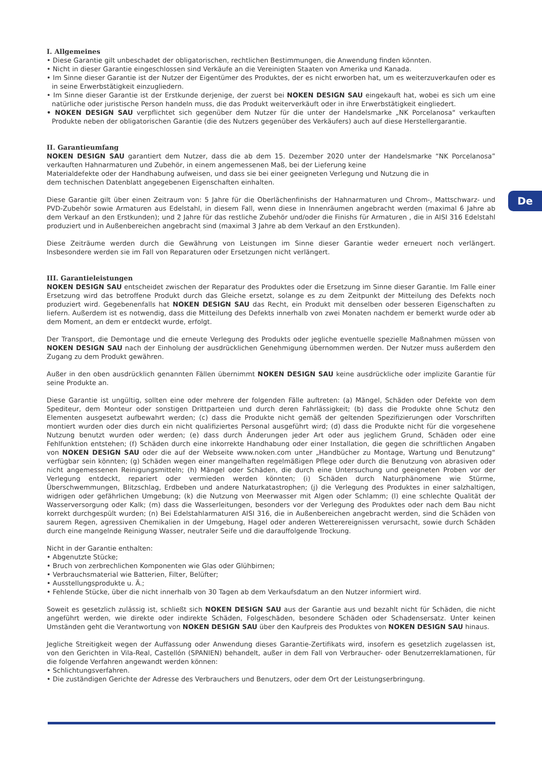De
I. Allgemeines
• Diese Garantie gilt unbeschadet der obligatorischen, rechtlichen Bestimmungen, die Anwendung finden könnten.
• Nicht in dieser Garantie eingeschlossen sind Verkäufe an die Vereinigten Staaten von Amerika und Kanada.
• Im Sinne dieser Garantie ist der Nutzer der Eigentümer des Produktes, der es nicht erworben hat, um es weiterzuverkaufen oder es in seine Erwerbstätigkeit einzugliedern.
• Im Sinne dieser Garantie ist der Erstkunde derjenige, der zuerst bei NOKEN DESIGN SAU eingekauft hat, wobei es sich um eine natürliche oder juristische Person handeln muss, die das Produkt weiterverkäuft oder in ihre Erwerbstätigkeit eingliedert.
• NOKEN DESIGN SAU verpflichtet sich gegenüber dem Nutzer für die unter der Handelsmarke „NK Porcelanosa“ verkauften Produkte neben der obligatorischen Garantie (die des Nutzers gegenüber des Verkäufers) auch auf diese Herstellergarantie.
II. Garantieumfang
NOKEN DESIGN SAU garantiert dem Nutzer, dass die ab dem 15. Dezember 2020 unter der Handelsmarke “NK Porcelanosa” verkauften Hahnarmaturen und Zubehör, in einem angemessenen Maß, bei der Lieferung keine
Materialdefekte oder der Handhabung aufweisen, und dass sie bei einer geeigneten Verlegung und Nutzung die in
dem technischen Datenblatt angegebenen Eigenschaften einhalten.
Diese Garantie gilt über einen Zeitraum von: 5 Jahre für die Oberlächenfinishs der Hahnarmaturen und Chrom-, Mattschwarz- und PVD-Zubehör sowie Armaturen aus Edelstahl, in diesem Fall, wenn diese in Innenräumen angebracht werden (maximal 6 Jahre ab dem Verkauf an den Erstkunden); und 2 Jahre für das restliche Zubehör und/oder die Finishs für Armaturen , die in AISI 316 Edelstahl produziert und in Außenbereichen angebracht sind (maximal 3 Jahre ab dem Verkauf an den Erstkunden).
Diese Zeiträume werden durch die Gewährung von Leistungen im Sinne dieser Garantie weder erneuert noch verlängert. Insbesondere werden sie im Fall von Reparaturen oder Ersetzungen nicht verlängert.
III. Garantieleistungen
NOKEN DESIGN SAU entscheidet zwischen der Reparatur des Produktes oder die Ersetzung im Sinne dieser Garantie. Im Falle einer Ersetzung wird das betroffene Produkt durch das Gleiche ersetzt, solange es zu dem Zeitpunkt der Mitteilung des Defekts noch produziert wird. Gegebenenfalls hat NOKEN DESIGN SAU das Recht, ein Produkt mit denselben oder besseren Eigenschaften zu liefern. Außerdem ist es notwendig, dass die Mitteilung des Defekts innerhalb von zwei Monaten nachdem er bemerkt wurde oder ab dem Moment, an dem er entdeckt wurde, erfolgt.
Der Transport, die Demontage und die erneute Verlegung des Produkts oder jegliche eventuelle spezielle Maßnahmen müssen von NOKEN DESIGN SAU nach der Einholung der ausdrücklichen Genehmigung übernommen werden. Der Nutzer muss außerdem den Zugang zu dem Produkt gewähren.
Außer in den oben ausdrücklich genannten Fällen übernimmt NOKEN DESIGN SAU keine ausdrückliche oder implizite Garantie für seine Produkte an.
Diese Garantie ist ungültig, sollten eine oder mehrere der folgenden Fälle auftreten: (a) Mängel, Schäden oder Defekte von dem Spediteur, dem Monteur oder sonstigen Drittparteien und durch deren Fahrlässigkeit; (b) dass die Produkte ohne Schutz den Elementen ausgesetzt aufbewahrt werden; (c) dass die Produkte nicht gemäß der geltenden Spezifizierungen oder Vorschriften montiert wurden oder dies durch ein nicht qualifiziertes Personal ausgeführt wird; (d) dass die Produkte nicht für die vorgesehene Nutzung benutzt wurden oder werden; (e) dass durch Änderungen jeder Art oder aus jeglichem Grund, Schäden oder eine Fehlfunktion entstehen; (f) Schäden durch eine inkorrekte Handhabung oder einer Installation, die gegen die schriftlichen Angaben von NOKEN DESIGN SAU oder die auf der Webseite www.noken.com unter „Handbücher zu Montage, Wartung und Benutzung“ verfügbar sein könnten; (g) Schäden wegen einer mangelhaften regelmäßigen Pflege oder durch die Benutzung von abrasiven oder nicht angemessenen Reinigungsmitteln; (h) Mängel oder Schäden, die durch eine Untersuchung und geeigneten Proben vor der Verlegung entdeckt, repariert oder vermieden werden könnten; (i) Schäden durch Naturphänomene wie Stürme, Überschwemmungen, Blitzschlag, Erdbeben und andere Naturkatastrophen; (j) die Verlegung des Produktes in einer salzhaltigen, widrigen oder gefährlichen Umgebung; (k) die Nutzung von Meerwasser mit Algen oder Schlamm; (l) eine schlechte Qualität der Wasserversorgung oder Kalk; (m) dass die Wasserleitungen, besonders vor der Verlegung des Produktes oder nach dem Bau nicht korrekt durchgespült wurden; (n) Bei Edelstahlarmaturen AISI 316, die in Außenbereichen angebracht werden, sind die Schäden von saurem Regen, agressiven Chemikalien in der Umgebung, Hagel oder anderen Wetterereignissen verursacht, sowie durch Schäden durch eine mangelnde Reinigung Wasser, neutraler Seife und die darauffolgende Trockung.
Nicht in der Garantie enthalten:
• Abgenutzte Stücke;
• Bruch von zerbrechlichen Komponenten wie Glas oder Glühbirnen;
• Verbrauchsmaterial wie Batterien, Filter, Belüfter;
• Ausstellungsprodukte u. Ä.;
• Fehlende Stücke, über die nicht innerhalb von 30 Tagen ab dem Verkaufsdatum an den Nutzer informiert wird.
Soweit es gesetzlich zulässig ist, schließt sich NOKEN DESIGN SAU aus der Garantie aus und bezahlt nicht für Schäden, die nicht angeführt werden, wie direkte oder indirekte Schäden, Folgeschäden, besondere Schäden oder Schadensersatz. Unter keinen Umständen geht die Verantwortung von NOKEN DESIGN SAU über den Kaufpreis des Produktes von NOKEN DESIGN SAU hinaus.
Jegliche Streitigkeit wegen der Auffassung oder Anwendung dieses Garantie-Zertifikats wird, insofern es gesetzlich zugelassen ist, von den Gerichten in Vila-Real, Castellón (SPANIEN) behandelt, außer in dem Fall von Verbraucher- oder Benutzerreklamationen, für die folgende Verfahren angewandt werden können:
• Schlichtungsverfahren.
• Die zuständigen Gerichte der Adresse des Verbrauchers und Benutzers, oder dem Ort der Leistungserbringung.